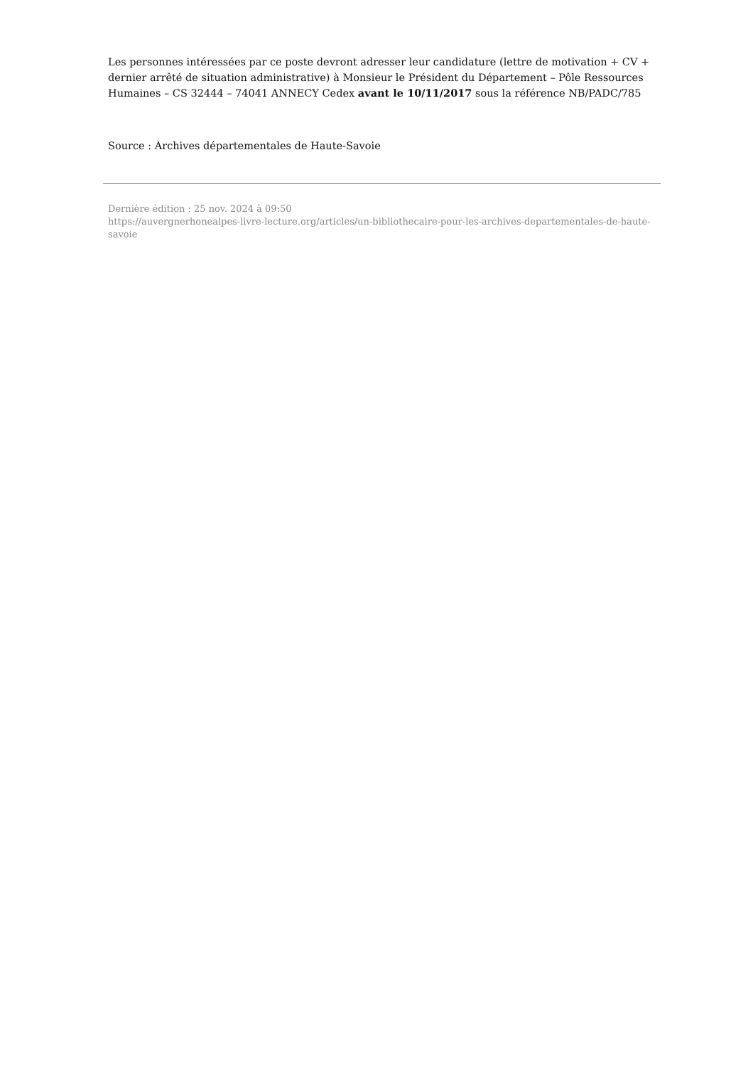Les personnes intéressées par ce poste devront adresser leur candidature (lettre de motivation + CV + dernier arrêté de situation administrative) à Monsieur le Président du Département – Pôle Ressources Humaines – CS 32444 – 74041 ANNECY Cedex avant le 10/11/2017 sous la référence NB/PADC/785
Source : Archives départementales de Haute-Savoie
Dernière édition : 25 nov. 2024 à 09:50
https://auvergnerhonealpes-livre-lecture.org/articles/un-bibliothecaire-pour-les-archives-departementales-de-haute-savoie